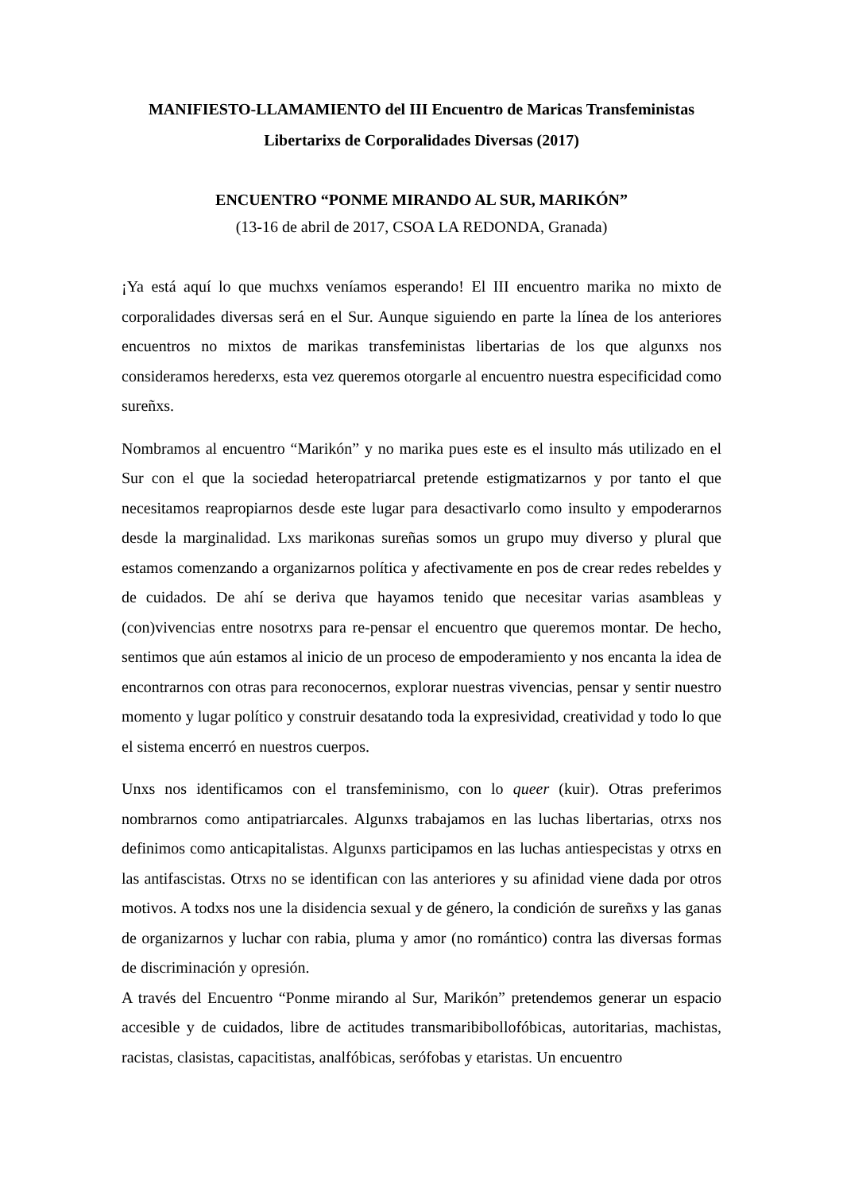MANIFIESTO-LLAMAMIENTO del III Encuentro de Maricas Transfeministas
Libertarixs de Corporalidades Diversas (2017)
ENCUENTRO “PONME MIRANDO AL SUR, MARIKÓN”
(13-16 de abril de 2017, CSOA LA REDONDA, Granada)
¡Ya está aquí lo que muchxs veníamos esperando! El III encuentro marika no mixto de corporalidades diversas será en el Sur. Aunque siguiendo en parte la línea de los anteriores encuentros no mixtos de marikas transfeministas libertarias de los que algunxs nos consideramos herederxs, esta vez queremos otorgarle al encuentro nuestra especificidad como sureñxs.
Nombramos al encuentro “Marikón” y no marika pues este es el insulto más utilizado en el Sur con el que la sociedad heteropatriarcal pretende estigmatizarnos y por tanto el que necesitamos reapropiarnos desde este lugar para desactivarlo como insulto y empoderarnos desde la marginalidad. Lxs marikonas sureñas somos un grupo muy diverso y plural que estamos comenzando a organizarnos política y afectivamente en pos de crear redes rebeldes y de cuidados. De ahí se deriva que hayamos tenido que necesitar varias asambleas y (con)vivencias entre nosotrxs para re-pensar el encuentro que queremos montar. De hecho, sentimos que aún estamos al inicio de un proceso de empoderamiento y nos encanta la idea de encontrarnos con otras para reconocernos, explorar nuestras vivencias, pensar y sentir nuestro momento y lugar político y construir desatando toda la expresividad, creatividad y todo lo que el sistema encerró en nuestros cuerpos.
Unxs nos identificamos con el transfeminismo, con lo queer (kuir). Otras preferimos nombrarnos como antipatriarcales. Algunxs trabajamos en las luchas libertarias, otrxs nos definimos como anticapitalistas. Algunxs participamos en las luchas antiespecistas y otrxs en las antifascistas. Otrxs no se identifican con las anteriores y su afinidad viene dada por otros motivos. A todxs nos une la disidencia sexual y de género, la condición de sureñxs y las ganas de organizarnos y luchar con rabia, pluma y amor (no romántico) contra las diversas formas de discriminación y opresión.
A través del Encuentro “Ponme mirando al Sur, Marikón” pretendemos generar un espacio accesible y de cuidados, libre de actitudes transmaribibollofóbicas, autoritarias, machistas, racistas, clasistas, capacitistas, analfóbicas, serófobas y etaristas. Un encuentro